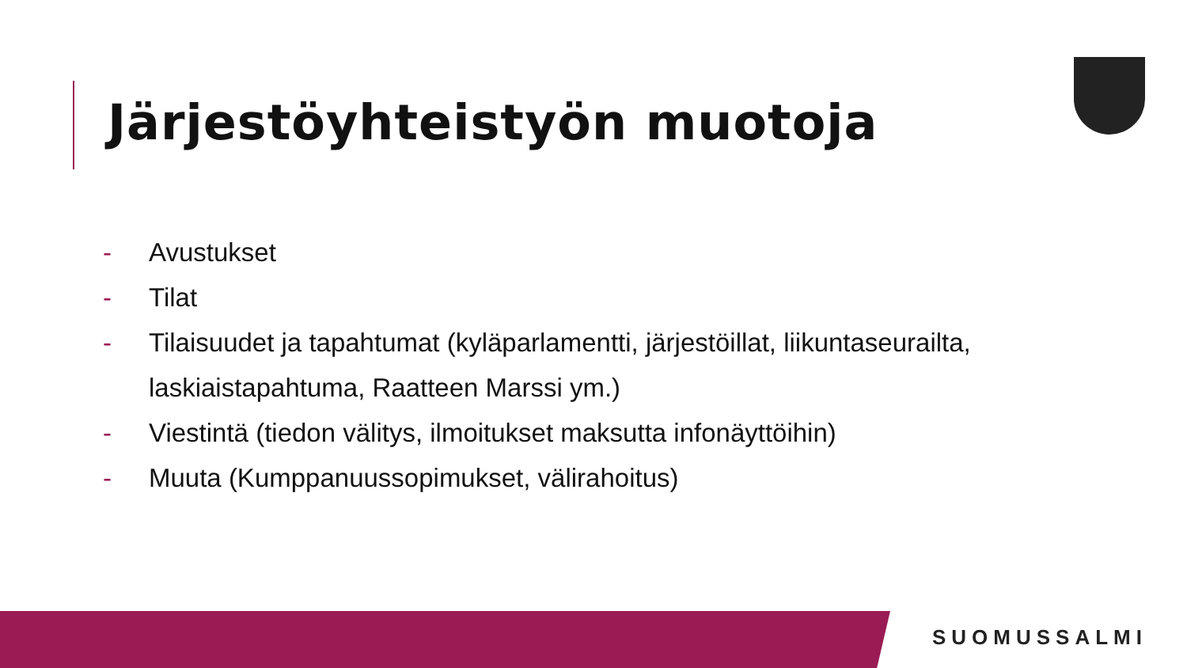Järjestöyhteistyön muotoja
- Avustukset
- Tilat
- Tilaisuudet ja tapahtumat (kyläparlamentti, järjestöillat, liikuntaseurailta, laskiaistapahtuma, Raatteen Marssi ym.)
- Viestintä (tiedon välitys, ilmoitukset maksutta infonäyttöihin)
- Muuta (Kumppanuussopimukset, välirahoitus)
SUOMUSSALMI